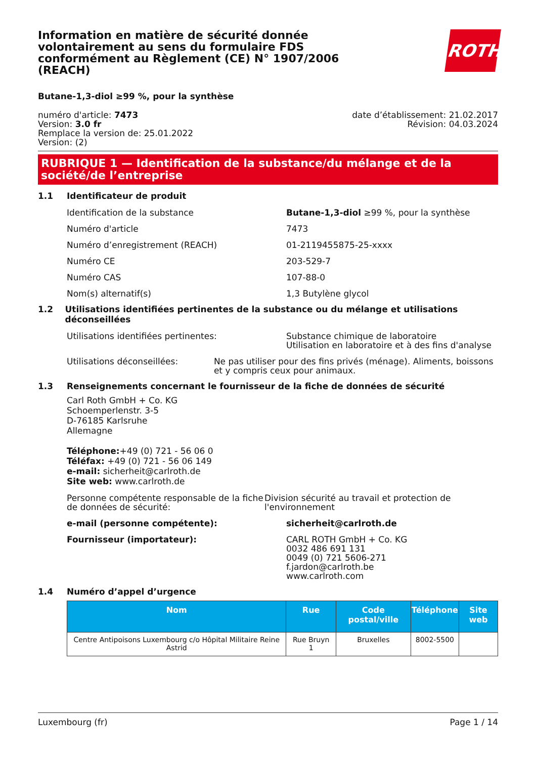Information en matière de sécurité donnée volontairement au sens du formulaire FDS conformément au Règlement (CE) N° 1907/2006 (REACH)
ROTH
Butane-1,3-diol ≥99 %, pour la synthèse
numéro d'article: 7473
Version: 3.0 fr
Remplace la version de: 25.01.2022
Version: (2)
date d’établissement: 21.02.2017
Révision: 04.03.2024
RUBRIQUE 1 — Identification de la substance/du mélange et de la société/de l’entreprise
1.1 Identificateur de produit
Identification de la substance Butane-1,3-diol ≥99 %, pour la synthèse
Numéro d'article 7473
Numéro d’enregistrement (REACH) 01-2119455875-25-xxxx
Numéro CE 203-529-7
Numéro CAS 107-88-0
Nom(s) alternatif(s) 1,3 Butylène glycol
1.2 Utilisations identifiées pertinentes de la substance ou du mélange et utilisations déconseillées
Utilisations identifiées pertinentes: Substance chimique de laboratoire
Utilisation en laboratoire et à des fins d'analyse
Utilisations déconseillées: Ne pas utiliser pour des fins privés (ménage). Aliments, boissons et y compris ceux pour animaux.
1.3 Renseignements concernant le fournisseur de la fiche de données de sécurité
Carl Roth GmbH + Co. KG
Schoemperlenstr. 3-5
D-76185 Karlsruhe
Allemagne
Téléphone:+49 (0) 721 - 56 06 0
Téléfax: +49 (0) 721 - 56 06 149
e-mail: sicherheit@carlroth.de
Site web: www.carlroth.de
Personne compétente responsable de la fiche de données de sécurité:
Division sécurité au travail et protection de l'environnement
e-mail (personne compétente): sicherheit@carlroth.de
Fournisseur (importateur): CARL ROTH GmbH + Co. KG
0032 486 691 131
0049 (0) 721 5606-271
f.jardon@carlroth.be
www.carlroth.com
1.4 Numéro d’appel d’urgence
| Nom | Rue | Code postal/ville | Téléphone | Site web |
| --- | --- | --- | --- | --- |
| Centre Antipoisons Luxembourg c/o Hôpital Militaire Reine Astrid | Rue Bruyn 1 | Bruxelles | 8002-5500 | |
Luxembourg (fr) Page 1 / 14